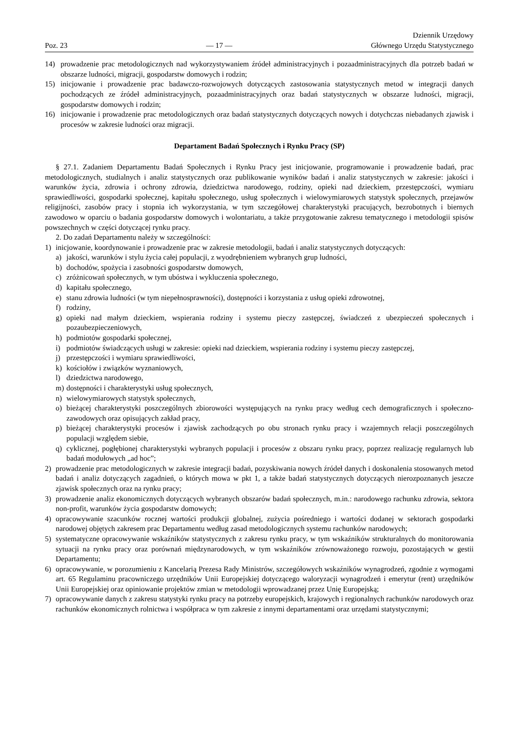Poz. 23
— 17 —
Dziennik Urzędowy
Głównego Urzędu Statystycznego
14) prowadzenie prac metodologicznych nad wykorzystywaniem źródeł administracyjnych i pozaadministracyjnych dla potrzeb badań w obszarze ludności, migracji, gospodarstw domowych i rodzin;
15) inicjowanie i prowadzenie prac badawczo-rozwojowych dotyczących zastosowania statystycznych metod w integracji danych pochodzących ze źródeł administracyjnych, pozaadministracyjnych oraz badań statystycznych w obszarze ludności, migracji, gospodarstw domowych i rodzin;
16) inicjowanie i prowadzenie prac metodologicznych oraz badań statystycznych dotyczących nowych i dotychczas niebadanych zjawisk i procesów w zakresie ludności oraz migracji.
Departament Badań Społecznych i Rynku Pracy (SP)
§ 27.1. Zadaniem Departamentu Badań Społecznych i Rynku Pracy jest inicjowanie, programowanie i prowadzenie badań, prac metodologicznych, studialnych i analiz statystycznych oraz publikowanie wyników badań i analiz statystycznych w zakresie: jakości i warunków życia, zdrowia i ochrony zdrowia, dziedzictwa narodowego, rodziny, opieki nad dzieckiem, przestępczości, wymiaru sprawiedliwości, gospodarki społecznej, kapitału społecznego, usług społecznych i wielowymiarowych statystyk społecznych, przejawów religijności, zasobów pracy i stopnia ich wykorzystania, w tym szczegółowej charakterystyki pracujących, bezrobotnych i biernych zawodowo w oparciu o badania gospodarstw domowych i wolontariatu, a także przygotowanie zakresu tematycznego i metodologii spisów powszechnych w części dotyczącej rynku pracy.
2. Do zadań Departamentu należy w szczególności:
1) inicjowanie, koordynowanie i prowadzenie prac w zakresie metodologii, badań i analiz statystycznych dotyczących:
a) jakości, warunków i stylu życia całej populacji, z wyodrębnieniem wybranych grup ludności,
b) dochodów, spożycia i zasobności gospodarstw domowych,
c) zróżnicowań społecznych, w tym ubóstwa i wykluczenia społecznego,
d) kapitału społecznego,
e) stanu zdrowia ludności (w tym niepełnosprawności), dostępności i korzystania z usług opieki zdrowotnej,
f) rodziny,
g) opieki nad małym dzieckiem, wspierania rodziny i systemu pieczy zastępczej, świadczeń z ubezpieczeń społecznych i pozaubezpieczeniowych,
h) podmiotów gospodarki społecznej,
i) podmiotów świadczących usługi w zakresie: opieki nad dzieckiem, wspierania rodziny i systemu pieczy zastępczej,
j) przestępczości i wymiaru sprawiedliwości,
k) kościołów i związków wyznaniowych,
l) dziedzictwa narodowego,
m) dostępności i charakterystyki usług społecznych,
n) wielowymiarowych statystyk społecznych,
o) bieżącej charakterystyki poszczególnych zbiorowości występujących na rynku pracy według cech demograficznych i społeczno-zawodowych oraz opisujących zakład pracy,
p) bieżącej charakterystyki procesów i zjawisk zachodzących po obu stronach rynku pracy i wzajemnych relacji poszczególnych populacji względem siebie,
q) cyklicznej, pogłębionej charakterystyki wybranych populacji i procesów z obszaru rynku pracy, poprzez realizację regularnych lub badań modułowych „ad hoc”;
2) prowadzenie prac metodologicznych w zakresie integracji badań, pozyskiwania nowych źródeł danych i doskonalenia stosowanych metod badań i analiz dotyczących zagadnień, o których mowa w pkt 1, a także badań statystycznych dotyczących nierozpoznanych jeszcze zjawisk społecznych oraz na rynku pracy;
3) prowadzenie analiz ekonomicznych dotyczących wybranych obszarów badań społecznych, m.in.: narodowego rachunku zdrowia, sektora non-profit, warunków życia gospodarstw domowych;
4) opracowywanie szacunków rocznej wartości produkcji globalnej, zużycia pośredniego i wartości dodanej w sektorach gospodarki narodowej objętych zakresem prac Departamentu według zasad metodologicznych systemu rachunków narodowych;
5) systematyczne opracowywanie wskaźników statystycznych z zakresu rynku pracy, w tym wskaźników strukturalnych do monitorowania sytuacji na rynku pracy oraz porównań międzynarodowych, w tym wskaźników zrównoważonego rozwoju, pozostających w gestii Departamentu;
6) opracowywanie, w porozumieniu z Kancelarią Prezesa Rady Ministrów, szczegółowych wskaźników wynagrodzeń, zgodnie z wymogami art. 65 Regulaminu pracowniczego urzędników Unii Europejskiej dotyczącego waloryzacji wynagrodzeń i emerytur (rent) urzędników Unii Europejskiej oraz opiniowanie projektów zmian w metodologii wprowadzanej przez Unię Europejską;
7) opracowywanie danych z zakresu statystyki rynku pracy na potrzeby europejskich, krajowych i regionalnych rachunków narodowych oraz rachunków ekonomicznych rolnictwa i współpraca w tym zakresie z innymi departamentami oraz urzędami statystycznymi;